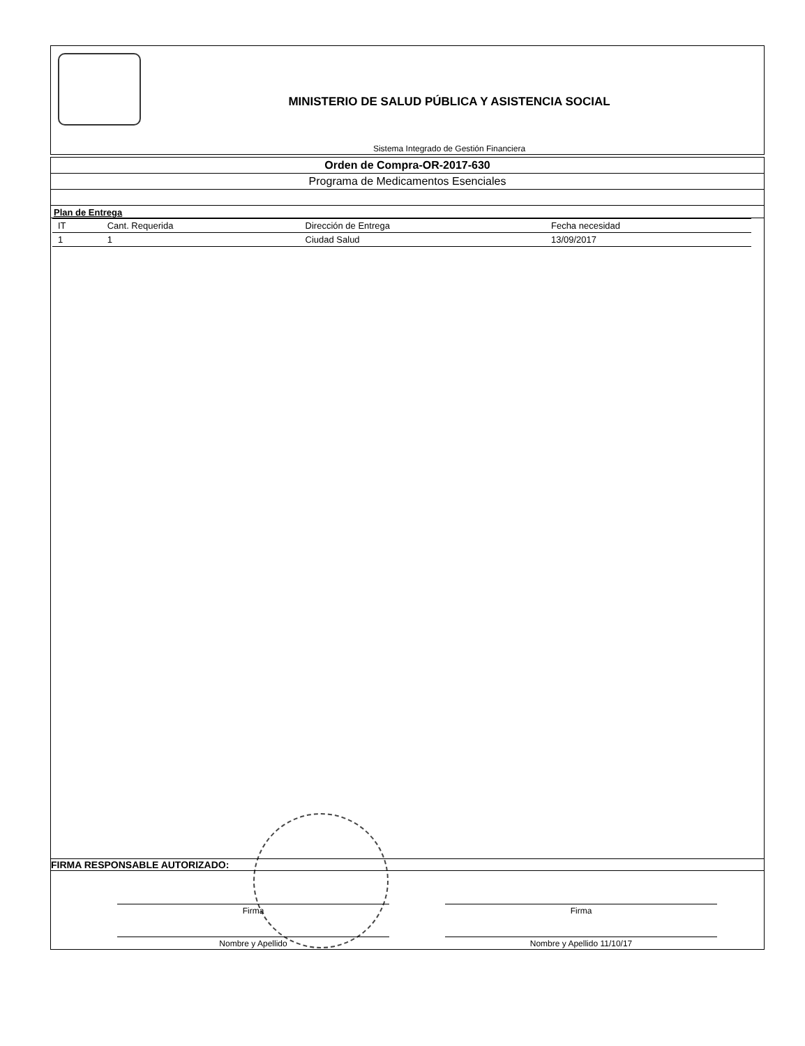MINISTERIO DE SALUD PÚBLICA Y ASISTENCIA SOCIAL
Sistema Integrado de Gestión Financiera
Orden de Compra-OR-2017-630
Programa de Medicamentos Esenciales
Plan de Entrega
| IT | Cant. Requerida | Dirección de Entrega | Fecha necesidad |
| --- | --- | --- | --- |
| 1 | 1 | Ciudad Salud | 13/09/2017 |
FIRMA RESPONSABLE AUTORIZADO:
Firma
Nombre y Apellido
Firma
Nombre y Apellido 11/10/17